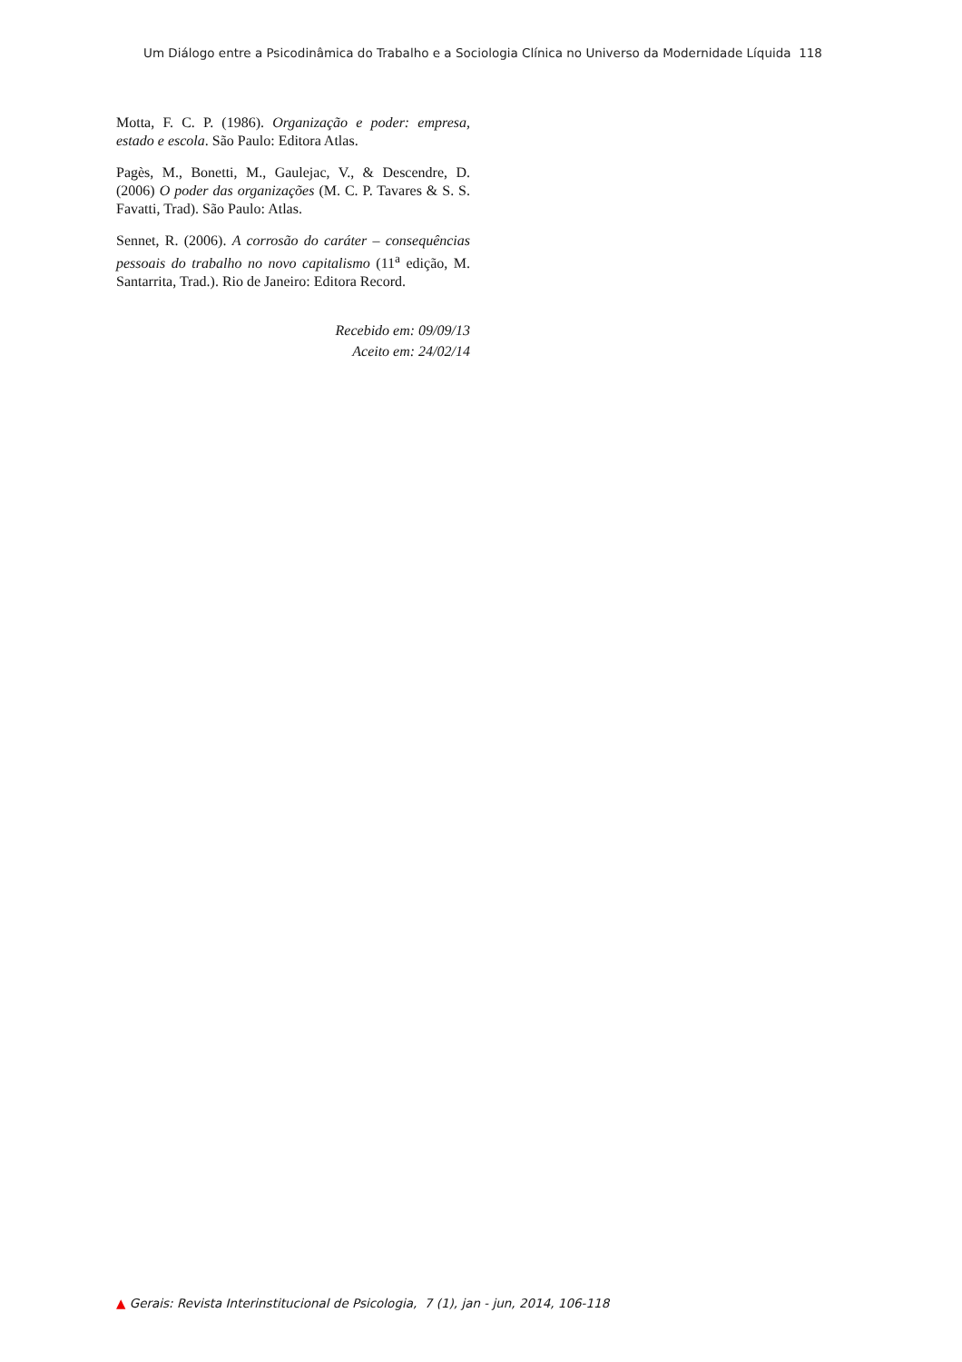Um Diálogo entre a Psicodinâmica do Trabalho e a Sociologia Clínica no Universo da Modernidade Líquida 118
Motta, F. C. P. (1986). Organização e poder: empresa, estado e escola. São Paulo: Editora Atlas.
Pagès, M., Bonetti, M., Gaulejac, V., & Descendre, D. (2006) O poder das organizações (M. C. P. Tavares & S. S. Favatti, Trad). São Paulo: Atlas.
Sennet, R. (2006). A corrosão do caráter – consequências pessoais do trabalho no novo capitalismo (11<sup>a</sup> edição, M. Santarrita, Trad.). Rio de Janeiro: Editora Record.
Recebido em: 09/09/13
Aceito em: 24/02/14
▲ Gerais: Revista Interinstitucional de Psicologia, 7 (1), jan - jun, 2014, 106-118